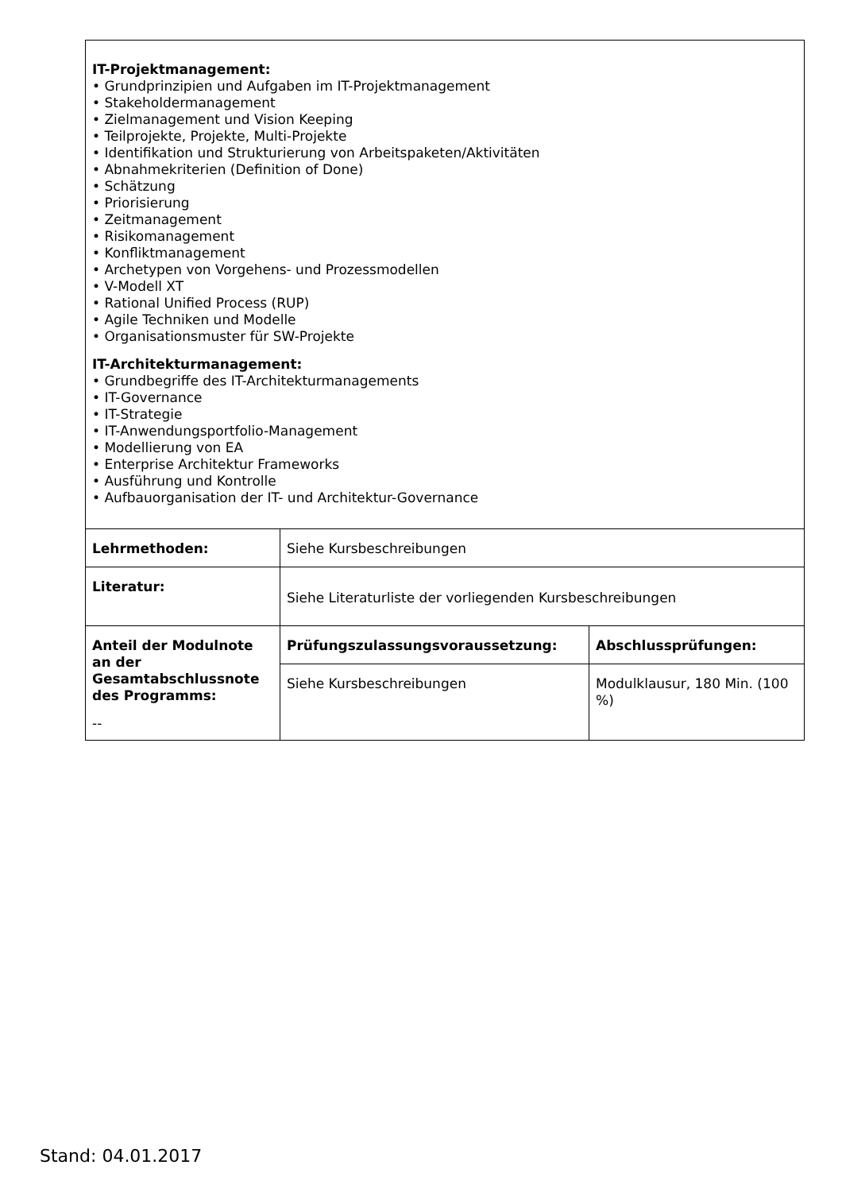| IT-Projektmanagement: • Grundprinzipien und Aufgaben im IT-Projektmanagement • Stakeholdermanagement • Zielmanagement und Vision Keeping • Teilprojekte, Projekte, Multi-Projekte • Identifikation und Strukturierung von Arbeitspaketen/Aktivitäten • Abnahmekriterien (Definition of Done) • Schätzung • Priorisierung • Zeitmanagement • Risikomanagement • Konfliktmanagement • Archetypen von Vorgehens- und Prozessmodellen • V-Modell XT • Rational Unified Process (RUP) • Agile Techniken und Modelle • Organisationsmuster für SW-Projekte IT-Architekturmanagement: • Grundbegriffe des IT-Architekturmanagements • IT-Governance • IT-Strategie • IT-Anwendungsportfolio-Management • Modellierung von EA • Enterprise Architektur Frameworks • Ausführung und Kontrolle • Aufbauorganisation der IT- und Architektur-Governance | | |
| Lehrmethoden: | Siehe Kursbeschreibungen | |
| Literatur: | Siehe Literaturliste der vorliegenden Kursbeschreibungen | |
| Anteil der Modulnote an der Gesamtabschlussnote des Programms: -- | Prüfungszulassungsvoraussetzung: | Abschlussprüfungen: |
| | Siehe Kursbeschreibungen | Modulklausur, 180 Min. (100 %) |
Stand: 04.01.2017